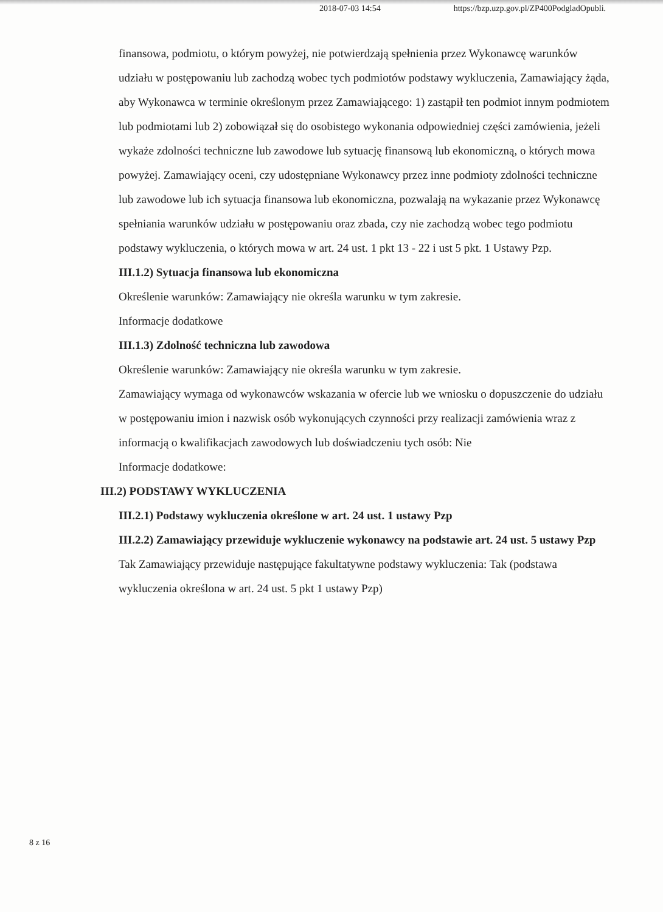2018-07-03 14:54 https://bzp.uzp.gov.pl/ZP400PodgladOpubli.
finansowa, podmiotu, o którym powyżej, nie potwierdzają spełnienia przez Wykonawcę warunków udziału w postępowaniu lub zachodzą wobec tych podmiotów podstawy wykluczenia, Zamawiający żąda, aby Wykonawca w terminie określonym przez Zamawiającego: 1) zastąpił ten podmiot innym podmiotem lub podmiotami lub 2) zobowiązał się do osobistego wykonania odpowiedniej części zamówienia, jeżeli wykaże zdolności techniczne lub zawodowe lub sytuację finansową lub ekonomiczną, o których mowa powyżej. Zamawiający oceni, czy udostępniane Wykonawcy przez inne podmioty zdolności techniczne lub zawodowe lub ich sytuacja finansowa lub ekonomiczna, pozwalają na wykazanie przez Wykonawcę spełniania warunków udziału w postępowaniu oraz zbada, czy nie zachodzą wobec tego podmiotu podstawy wykluczenia, o których mowa w art. 24 ust. 1 pkt 13 - 22 i ust 5 pkt. 1 Ustawy Pzp.
III.1.2) Sytuacja finansowa lub ekonomiczna
Określenie warunków: Zamawiający nie określa warunku w tym zakresie.
Informacje dodatkowe
III.1.3) Zdolność techniczna lub zawodowa
Określenie warunków: Zamawiający nie określa warunku w tym zakresie.
Zamawiający wymaga od wykonawców wskazania w ofercie lub we wniosku o dopuszczenie do udziału w postępowaniu imion i nazwisk osób wykonujących czynności przy realizacji zamówienia wraz z informacją o kwalifikacjach zawodowych lub doświadczeniu tych osób: Nie
Informacje dodatkowe:
III.2) PODSTAWY WYKLUCZENIA
III.2.1) Podstawy wykluczenia określone w art. 24 ust. 1 ustawy Pzp
III.2.2) Zamawiający przewiduje wykluczenie wykonawcy na podstawie art. 24 ust. 5 ustawy Pzp Tak Zamawiający przewiduje następujące fakultatywne podstawy wykluczenia: Tak (podstawa wykluczenia określona w art. 24 ust. 5 pkt 1 ustawy Pzp)
8 z 16